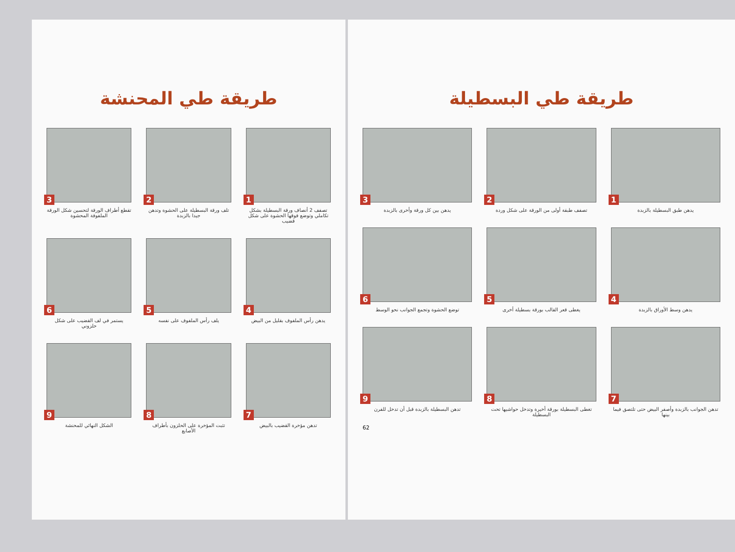طريقة طي البسطيلة
1
يدهن طبق البسطيلة بالزبدة
2
تصفف طبقة أولى من الورقة على شكل وردة
3
يدهن بين كل ورقة وأخرى بالزبدة
4
يدهن وسط الأوراق بالزبدة
5
يغطى قعر القالب بورقة بسطيلة أخرى
6
توضع الحشوة وتجمع الجوانب نحو الوسط
7
تدهن الجوانب بالزبدة وأصفر البيض حتى تلتصق فيما بينها
8
تغطى البسطيلة بورقة أخيرة وتدخل حواشيها تحت البسطيلة
9
تدهن البسطيلة بالزبدة قبل أن تدخل للفرن
62
طريقة طي المحنشة
1
تصفف 2 أنصاف ورقة البسطيلة بشكل تكاملي وتوضع فوقها الحشوة على شكل قضيب
2
تلف ورقة البسطيلة على الحشوة وتدهن جيدا بالزبدة
3
تقطع أطراف الورقة لتحسين شكل الورقة الملفوفة المحشوة
4
يدهن رأس الملفوف بقليل من البيض
5
يلف رأس الملفوف على نفسه
6
يستمر في لف القضيب على شكل حلزوني
7
تدهن مؤخرة القضيب بالبيض
8
تثبت المؤخرة على الحلزون بأطراف الأصابع
9
الشكل النهائي للمحنشة